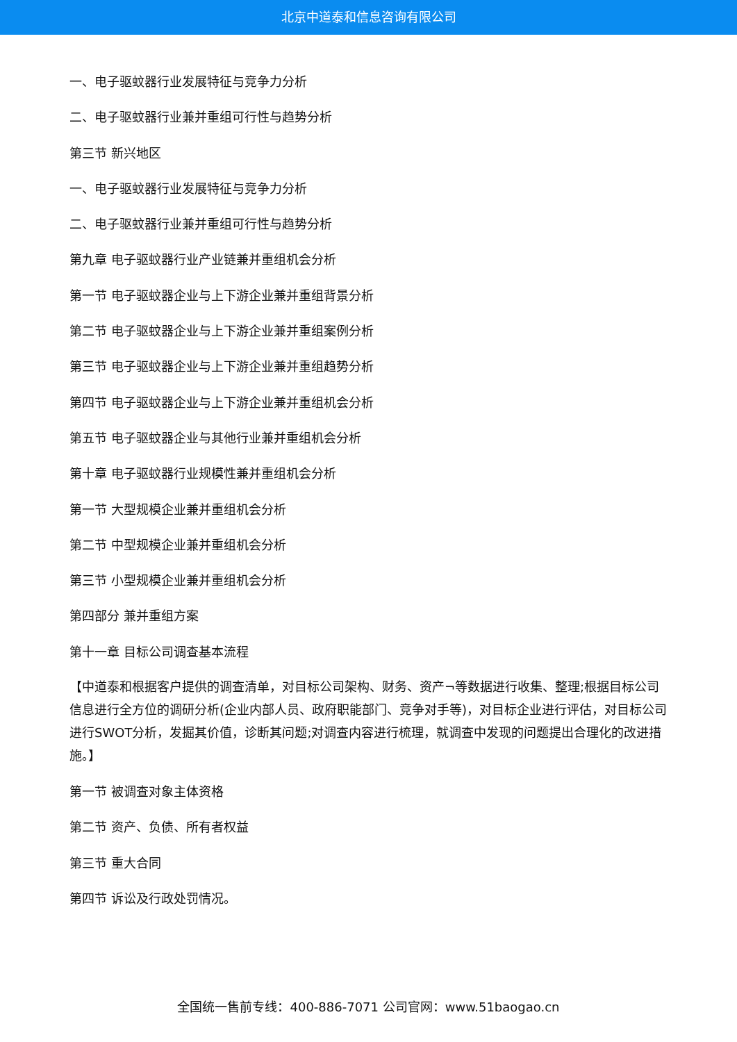北京中道泰和信息咨询有限公司
一、电子驱蚊器行业发展特征与竞争力分析
二、电子驱蚊器行业兼并重组可行性与趋势分析
第三节 新兴地区
一、电子驱蚊器行业发展特征与竞争力分析
二、电子驱蚊器行业兼并重组可行性与趋势分析
第九章 电子驱蚊器行业产业链兼并重组机会分析
第一节 电子驱蚊器企业与上下游企业兼并重组背景分析
第二节 电子驱蚊器企业与上下游企业兼并重组案例分析
第三节 电子驱蚊器企业与上下游企业兼并重组趋势分析
第四节 电子驱蚊器企业与上下游企业兼并重组机会分析
第五节 电子驱蚊器企业与其他行业兼并重组机会分析
第十章 电子驱蚊器行业规模性兼并重组机会分析
第一节 大型规模企业兼并重组机会分析
第二节 中型规模企业兼并重组机会分析
第三节 小型规模企业兼并重组机会分析
第四部分 兼并重组方案
第十一章 目标公司调查基本流程
【中道泰和根据客户提供的调查清单，对目标公司架构、财务、资产¬等数据进行收集、整理;根据目标公司信息进行全方位的调研分析(企业内部人员、政府职能部门、竞争对手等)，对目标企业进行评估，对目标公司进行SWOT分析，发掘其价值，诊断其问题;对调查内容进行梳理，就调查中发现的问题提出合理化的改进措施。】
第一节 被调查对象主体资格
第二节 资产、负债、所有者权益
第三节 重大合同
第四节 诉讼及行政处罚情况。
全国统一售前专线：400-886-7071 公司官网：www.51baogao.cn